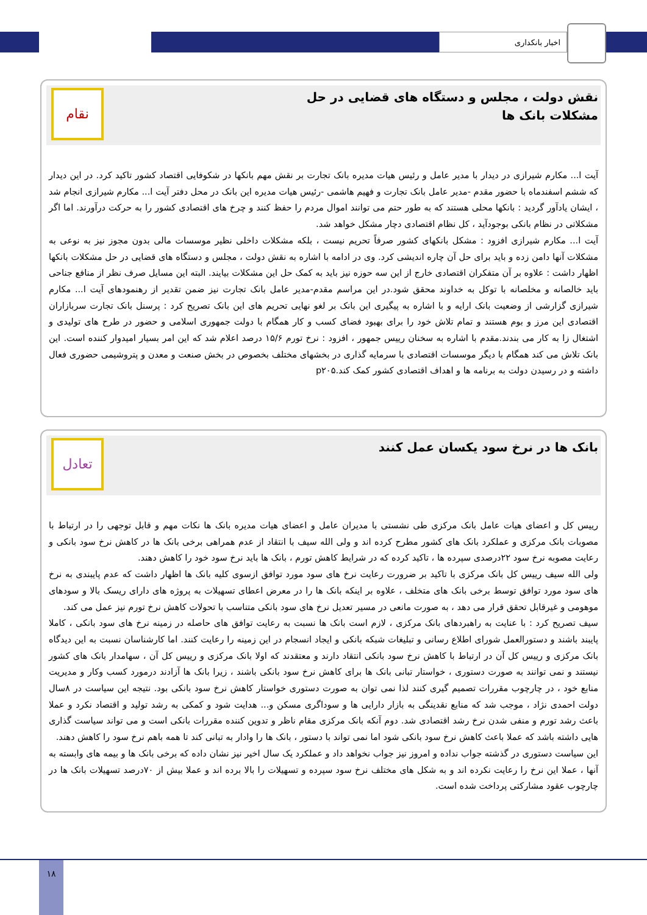اخبار بانکداری
نقش دولت ، مجلس و دستگاه های قضایی در حل
مشکلات بانک ها
نقام
آیت ا... مکارم شیرازی در دیدار با مدیر عامل و رئیس هیات مدیره بانک تجارت بر نقش مهم بانکها در شکوفایی اقتصاد کشور تاکید کرد. در این دیدار که ششم اسفندماه با حضور مقدم -مدیر عامل بانک تجارت و فهیم هاشمی -رئیس هیات مدیره این بانک در محل دفتر آیت ا... مکارم شیرازی انجام شد ، ایشان یادآور گردید : بانکها محلی هستند که به طور حتم می توانند اموال مردم را حفظ کنند و چرخ های اقتصادی کشور را به حرکت درآورند. اما اگر مشکلاتی در نظام بانکی بوجودآید ، کل نظام اقتصادی دچار مشکل خواهد شد.
آیت ا... مکارم شیرازی افزود : مشکل بانکهای کشور صرفاً تحریم نیست ، بلکه مشکلات داخلی نظیر موسسات مالی بدون مجوز نیز به نوعی به مشکلات آنها دامن زده و باید برای حل آن چاره اندیشی کرد. وی در ادامه با اشاره به نقش دولت ، مجلس و دستگاه های قضایی در حل مشکلات بانکها اظهار داشت : علاوه بر آن متفکران اقتصادی خارج از این سه حوزه نیز باید به کمک حل این مشکلات بیایند. البته این مسایل صرف نظر از منافع جناحی باید خالصانه و مخلصانه با توکل به خداوند محقق شود.در این مراسم مقدم-مدیر عامل بانک تجارت نیز ضمن تقدیر از رهنمودهای آیت ا... مکارم شیرازی گزارشی از وضعیت بانک ارایه و با اشاره به پیگیری این بانک بر لغو نهایی تحریم های این بانک تصریح کرد : پرسنل بانک تجارت سربازاران اقتصادی این مرز و بوم هستند و تمام تلاش خود را برای بهبود فضای کسب و کار همگام با دولت جمهوری اسلامی و حضور در طرح های تولیدی و اشتغال زا به کار می بندند.مقدم با اشاره به سخنان رییس جمهور ، افزود : نرخ تورم ۱۵/۶ درصد اعلام شد که این امر بسیار امیدوار کننده است. این بانک تلاش می کند همگام با دیگر موسسات اقتصادی با سرمایه گذاری در بخشهای مختلف بخصوص در بخش صنعت و معدن و پتروشیمی حضوری فعال داشته و در رسیدن دولت به برنامه ها و اهداف اقتصادی کشور کمک کند.p۲۰۵
بانک ها در نرخ سود یکسان عمل کنند
تعادل
رییس کل و اعضای هیات عامل بانک مرکزی طی نشستی با مدیران عامل و اعضای هیات مدیره بانک ها نکات مهم و قابل توجهی را در ارتباط با مصوبات بانک مرکزی و عملکرد بانک های کشور مطرح کرده اند و ولی الله سیف با انتقاد از عدم همراهی برخی بانک ها در کاهش نرخ سود بانکی و رعایت مصوبه نرخ سود ۲۲درصدی سپرده ها ، تاکید کرده که در شرایط کاهش تورم ، بانک ها باید نرخ سود خود را کاهش دهند.
ولی الله سیف رییس کل بانک مرکزی با تاکید بر ضرورت رعایت نرخ های سود مورد توافق ازسوی کلیه بانک ها اظهار داشت که عدم پایبندی به نرخ های سود مورد توافق توسط برخی بانک های متخلف ، علاوه بر اینکه بانک ها را در معرض اعطای تسهیلات به پروژه های دارای ریسک بالا و سودهای موهومی و غیرقابل تحقق قرار می دهد ، به صورت مانعی در مسیر تعدیل نرخ های سود بانکی متناسب با تحولات کاهش نرخ تورم نیز عمل می کند.
سیف تصریح کرد : با عنایت به راهبردهای بانک مرکزی ، لازم است بانک ها نسبت به رعایت توافق های حاصله در زمینه نرخ های سود بانکی ، کاملا پایبند باشند و دستورالعمل شورای اطلاع رسانی و تبلیغات شبکه بانکی و ایجاد انسجام در این زمینه را رعایت کنند. اما کارشناسان نسبت به این دیدگاه بانک مرکزی و رییس کل آن در ارتباط با کاهش نرخ سود بانکی انتقاد دارند و معتقدند که اولا بانک مرکزی و رییس کل آن ، سهامدار بانک های کشور نیستند و نمی توانند به صورت دستوری ، خواستار تبانی بانک ها برای کاهش نرخ سود بانکی باشند ، زیرا بانک ها آزادند درمورد کسب وکار و مدیریت منابع خود ، در چارچوب مقررات تصمیم گیری کنند لذا نمی توان به صورت دستوری خواستار کاهش نرخ سود بانکی بود. نتیجه این سیاست در ۸سال دولت احمدی نژاد ، موجب شد که منابع نقدینگی به بازار دارایی ها و سوداگری مسکن و... هدایت شود و کمکی به رشد تولید و اقتصاد نکرد و عملا باعث رشد تورم و منفی شدن نرخ رشد اقتصادی شد. دوم آنکه بانک مرکزی مقام ناظر و تدوین کننده مقررات بانکی است و می تواند سیاست گذاری هایی داشته باشد که عملا باعث کاهش نرخ سود بانکی شود اما نمی تواند با دستور ، بانک ها را وادار به تبانی کند تا همه باهم نرخ سود را کاهش دهند.
این سیاست دستوری در گذشته جواب نداده و امروز نیز جواب نخواهد داد و عملکرد یک سال اخیر نیز نشان داده که برخی بانک ها و بیمه های وابسته به آنها ، عملا این نرخ را رعایت نکرده اند و به شکل های مختلف نرخ سود سپرده و تسهیلات را بالا برده اند و عملا بیش از ۷۰درصد تسهیلات بانک ها در چارچوب عقود مشارکتی پرداخت شده است.
۱۸